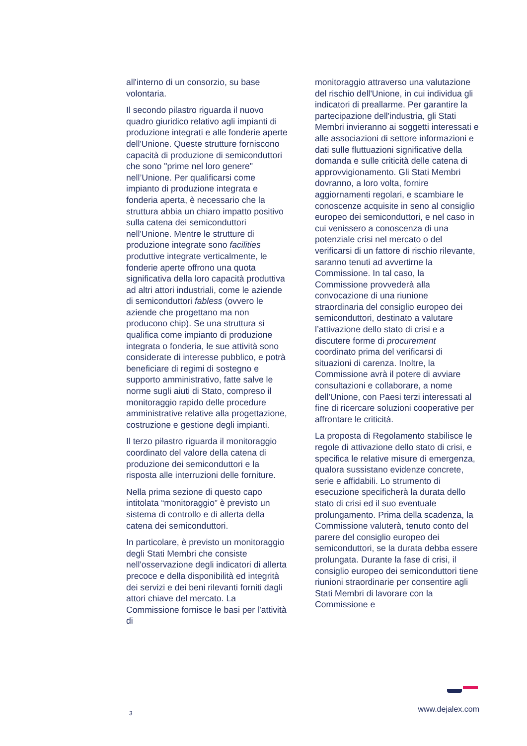all'interno di un consorzio, su base volontaria.
Il secondo pilastro riguarda il nuovo quadro giuridico relativo agli impianti di produzione integrati e alle fonderie aperte dell'Unione. Queste strutture forniscono capacità di produzione di semiconduttori che sono "prime nel loro genere" nell’Unione. Per qualificarsi come impianto di produzione integrata e fonderia aperta, è necessario che la struttura abbia un chiaro impatto positivo sulla catena dei semiconduttori nell'Unione. Mentre le strutture di produzione integrate sono facilities produttive integrate verticalmente, le fonderie aperte offrono una quota significativa della loro capacità produttiva ad altri attori industriali, come le aziende di semiconduttori fabless (ovvero le aziende che progettano ma non producono chip). Se una struttura si qualifica come impianto di produzione integrata o fonderia, le sue attività sono considerate di interesse pubblico, e potrà beneficiare di regimi di sostegno e supporto amministrativo, fatte salve le norme sugli aiuti di Stato, compreso il monitoraggio rapido delle procedure amministrative relative alla progettazione, costruzione e gestione degli impianti.
Il terzo pilastro riguarda il monitoraggio coordinato del valore della catena di produzione dei semiconduttori e la risposta alle interruzioni delle forniture.
Nella prima sezione di questo capo intitolata “monitoraggio” è previsto un sistema di controllo e di allerta della catena dei semiconduttori.
In particolare, è previsto un monitoraggio degli Stati Membri che consiste nell'osservazione degli indicatori di allerta precoce e della disponibilità ed integrità dei servizi e dei beni rilevanti forniti dagli attori chiave del mercato. La Commissione fornisce le basi per l’attività di
monitoraggio attraverso una valutazione del rischio dell'Unione, in cui individua gli indicatori di preallarme. Per garantire la partecipazione dell'industria, gli Stati Membri invieranno ai soggetti interessati e alle associazioni di settore informazioni e dati sulle fluttuazioni significative della domanda e sulle criticità delle catena di approvvigionamento. Gli Stati Membri dovranno, a loro volta, fornire aggiornamenti regolari, e scambiare le conoscenze acquisite in seno al consiglio europeo dei semiconduttori, e nel caso in cui venissero a conoscenza di una potenziale crisi nel mercato o del verificarsi di un fattore di rischio rilevante, saranno tenuti ad avvertirne la Commissione. In tal caso, la Commissione provvederà alla convocazione di una riunione straordinaria del consiglio europeo dei semiconduttori, destinato a valutare l’attivazione dello stato di crisi e a discutere forme di procurement coordinato prima del verificarsi di situazioni di carenza. Inoltre, la Commissione avrà il potere di avviare consultazioni e collaborare, a nome dell'Unione, con Paesi terzi interessati al fine di ricercare soluzioni cooperative per affrontare le criticità.
La proposta di Regolamento stabilisce le regole di attivazione dello stato di crisi, e specifica le relative misure di emergenza, qualora sussistano evidenze concrete, serie e affidabili. Lo strumento di esecuzione specificherà la durata dello stato di crisi ed il suo eventuale prolungamento. Prima della scadenza, la Commissione valuterà, tenuto conto del parere del consiglio europeo dei semiconduttori, se la durata debba essere prolungata. Durante la fase di crisi, il consiglio europeo dei semiconduttori tiene riunioni straordinarie per consentire agli Stati Membri di lavorare con la Commissione e
3 www.dejalex.com